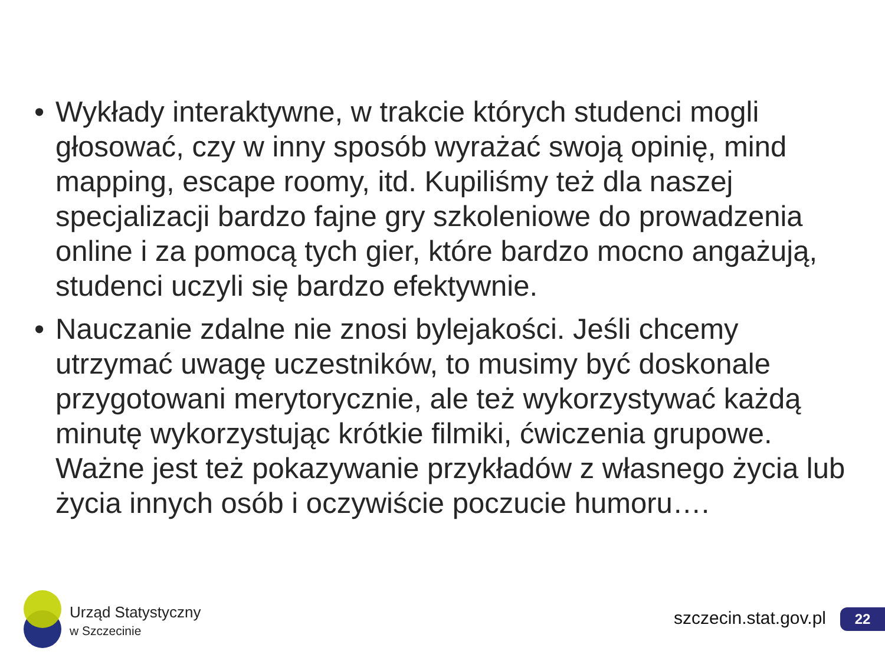• Wykłady interaktywne, w trakcie których studenci mogli głosować, czy w inny sposób wyrażać swoją opinię, mind mapping, escape roomy, itd. Kupiliśmy też dla naszej specjalizacji bardzo fajne gry szkoleniowe do prowadzenia online i za pomocą tych gier, które bardzo mocno angażują, studenci uczyli się bardzo efektywnie.
• Nauczanie zdalne nie znosi bylejakości. Jeśli chcemy utrzymać uwagę uczestników, to musimy być doskonale przygotowani merytorycznie, ale też wykorzystywać każdą minutę wykorzystując krótkie filmiki, ćwiczenia grupowe. Ważne jest też pokazywanie przykładów z własnego życia lub życia innych osób i oczywiście poczucie humoru….
Urząd Statystyczny
w Szczecinie
szczecin.stat.gov.pl 22